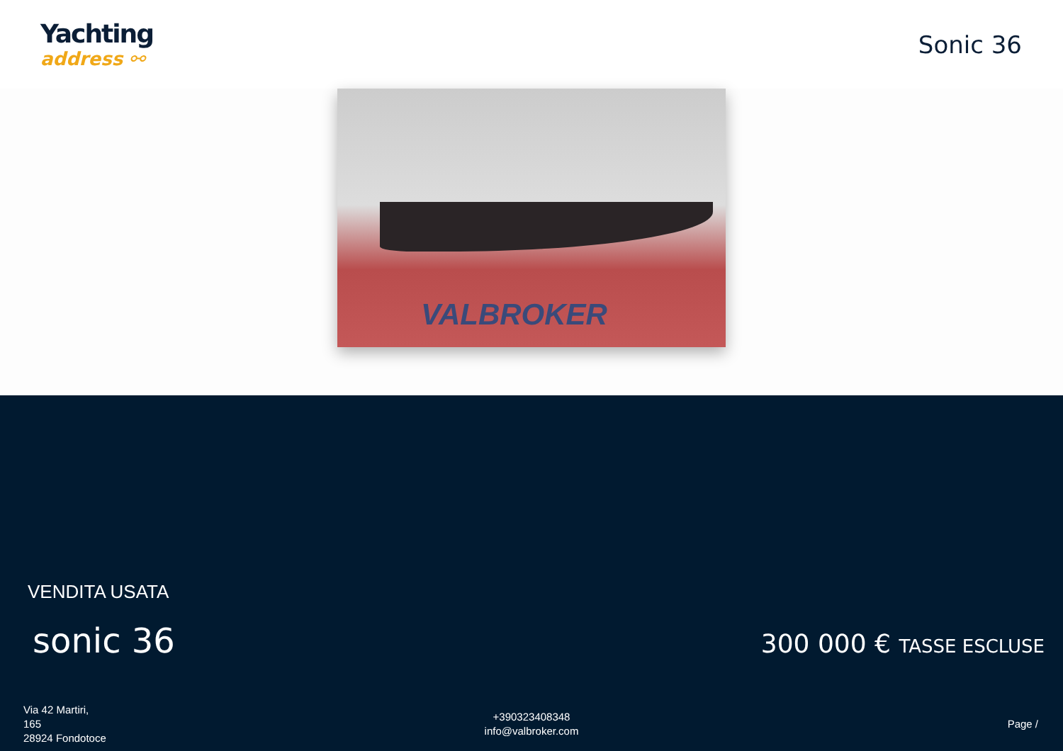Yachting
address ⚯
Sonic 36
VALBROKER
VENDITA USATA
sonic 36 300 000 € TASSE ESCLUSE
Via 42 Martiri,
165
28924 Fondotoce
+390323408348
info@valbroker.com
Page /